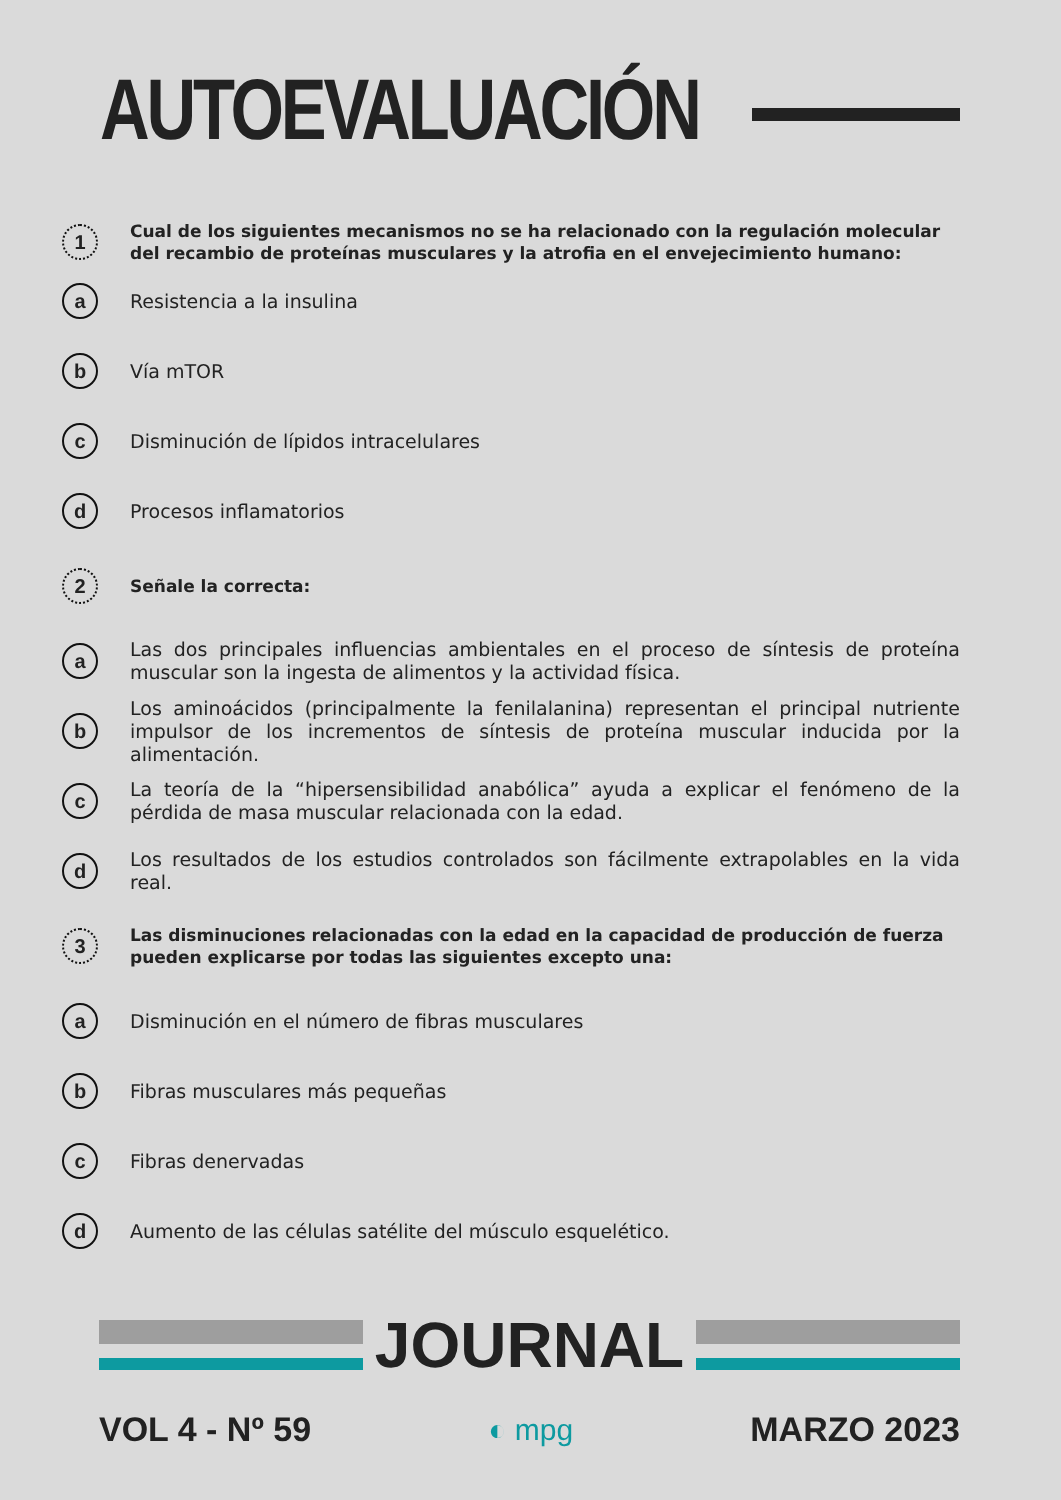AUTOEVALUACIÓN
1
Cual de los siguientes mecanismos no se ha relacionado con la regulación molecular del recambio de proteínas musculares y la atrofia en el envejecimiento humano:
a
Resistencia a la insulina
b
Vía mTOR
c
Disminución de lípidos intracelulares
d
Procesos inflamatorios
2
Señale la correcta:
a
Las dos principales influencias ambientales en el proceso de síntesis de proteína muscular son la ingesta de alimentos y la actividad física.
b
Los aminoácidos (principalmente la fenilalanina) representan el principal nutriente impulsor de los incrementos de síntesis de proteína muscular inducida por la alimentación.
c
La teoría de la “hipersensibilidad anabólica” ayuda a explicar el fenómeno de la pérdida de masa muscular relacionada con la edad.
d
Los resultados de los estudios controlados son fácilmente extrapolables en la vida real.
3
Las disminuciones relacionadas con la edad en la capacidad de producción de fuerza pueden explicarse por todas las siguientes excepto una:
a
Disminución en el número de fibras musculares
b
Fibras musculares más pequeñas
c
Fibras denervadas
d
Aumento de las células satélite del músculo esquelético.
JOURNAL
VOL 4 - Nº 59 ◐ mpg MARZO 2023